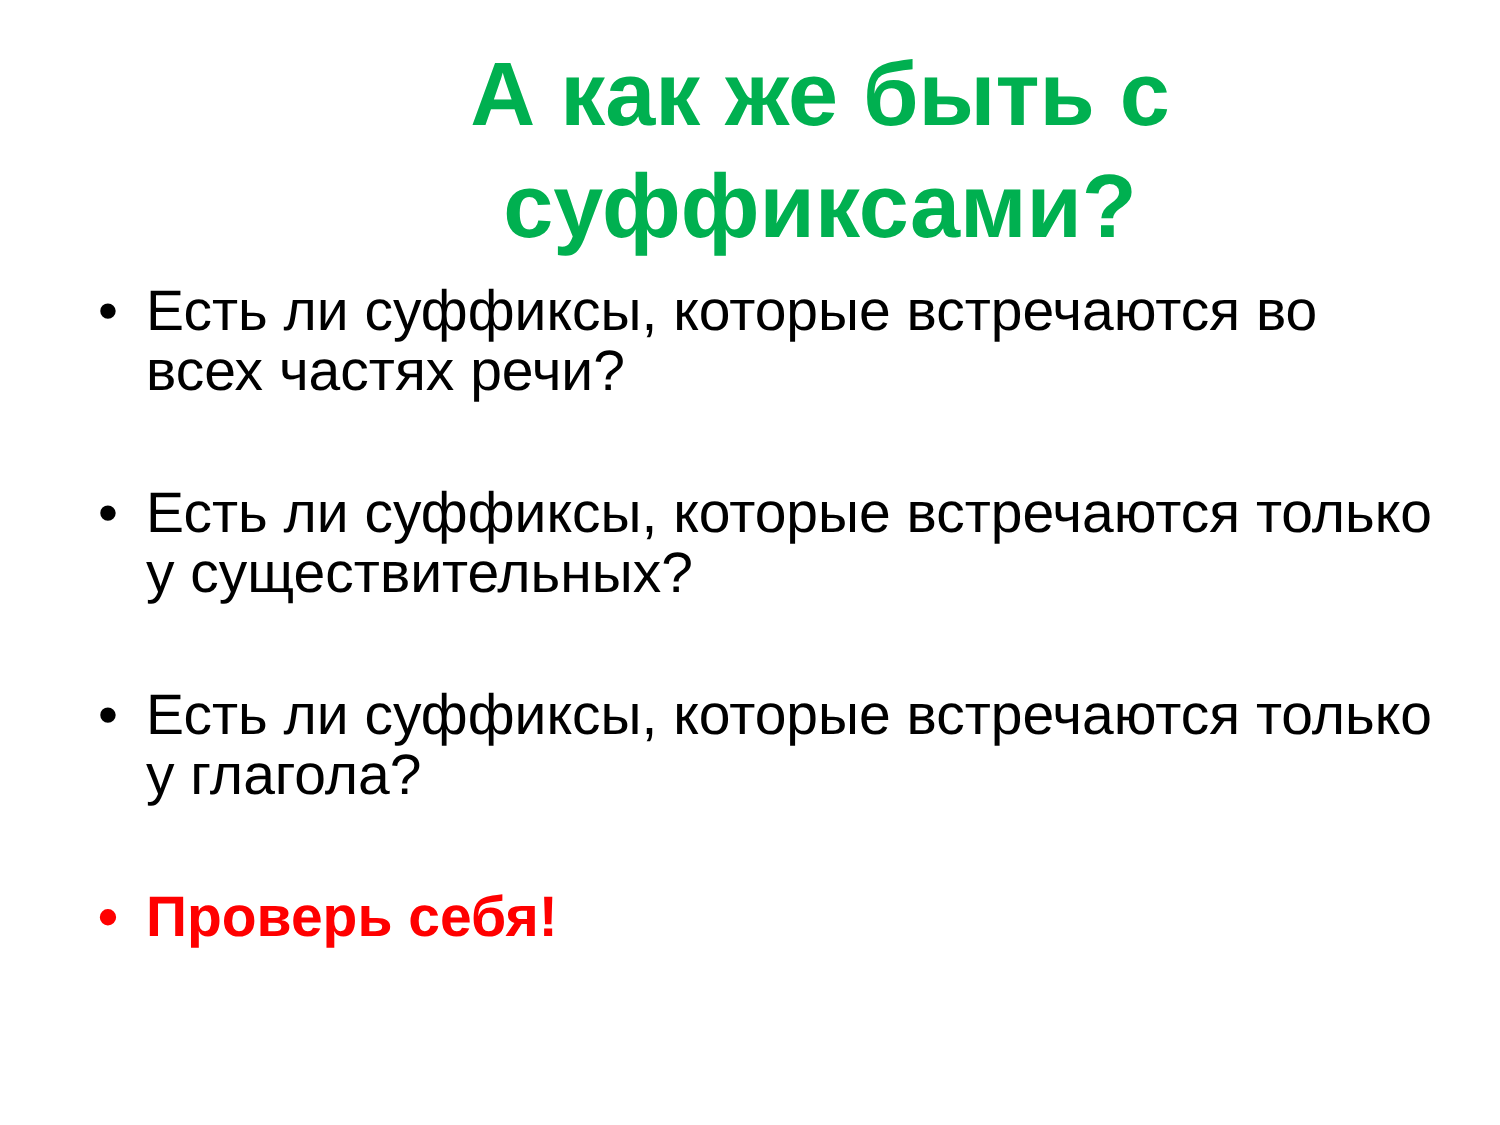А как же быть с суффиксами?
• Есть ли суффиксы, которые встречаются во всех частях речи?
• Есть ли суффиксы, которые встречаются только у существительных?
• Есть ли суффиксы, которые встречаются только у глагола?
• Проверь себя!